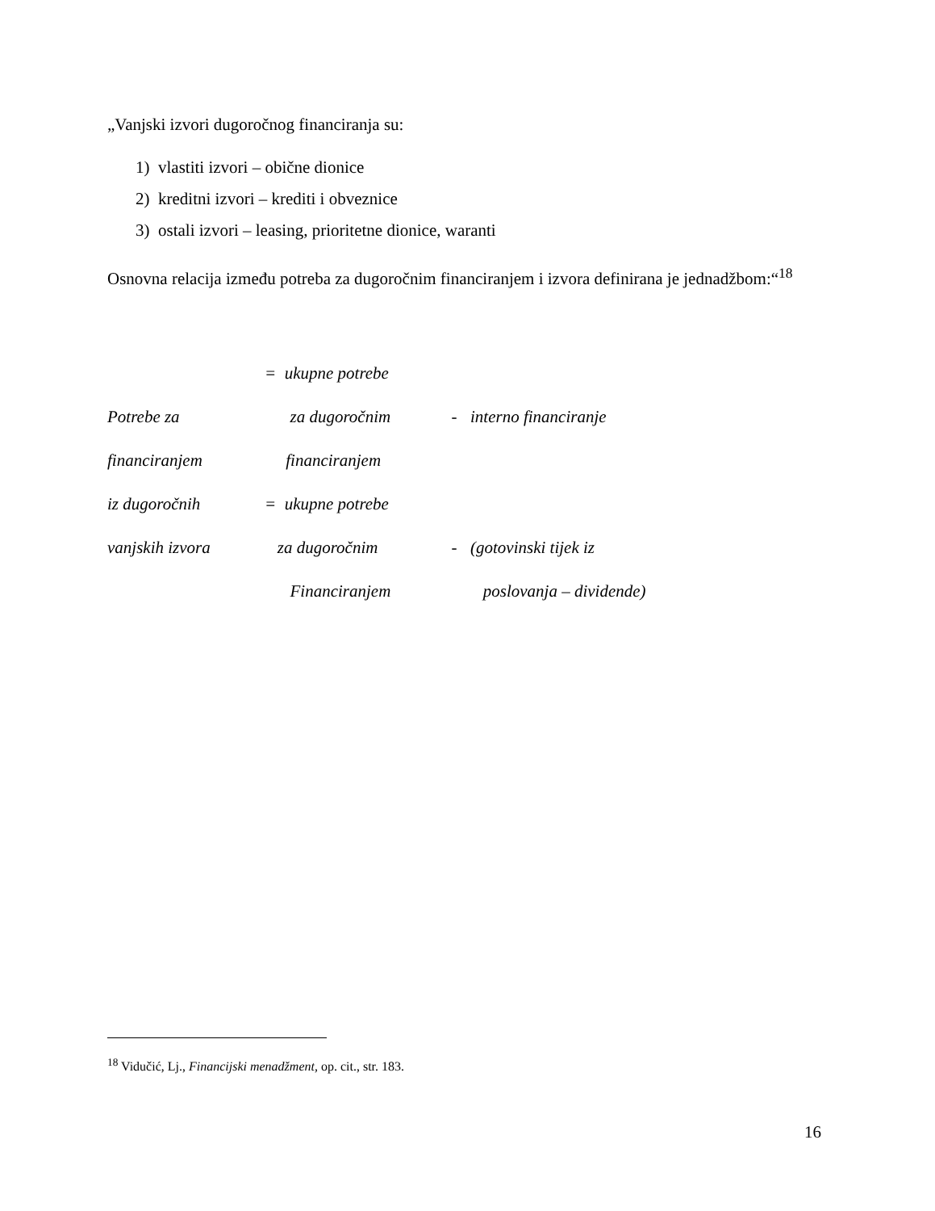„Vanjski izvori dugoročnog financiranja su:
1) vlastiti izvori – obične dionice
2) kreditni izvori – krediti i obveznice
3) ostali izvori – leasing, prioritetne dionice, waranti
Osnovna relacija između potreba za dugoročnim financiranjem i izvora definirana je jednadžbom:“<sup>18</sup>
= ukupne potrebe
Potrebe za za dugoročnim - interno financiranje
financiranjem financiranjem
iz dugoročnih = ukupne potrebe
vanjskih izvora za dugoročnim - (gotovinski tijek iz
Financiranjem poslovanja – dividende)
<sup>18</sup> Vidučić, Lj., Financijski menadžment, op. cit., str. 183.
16